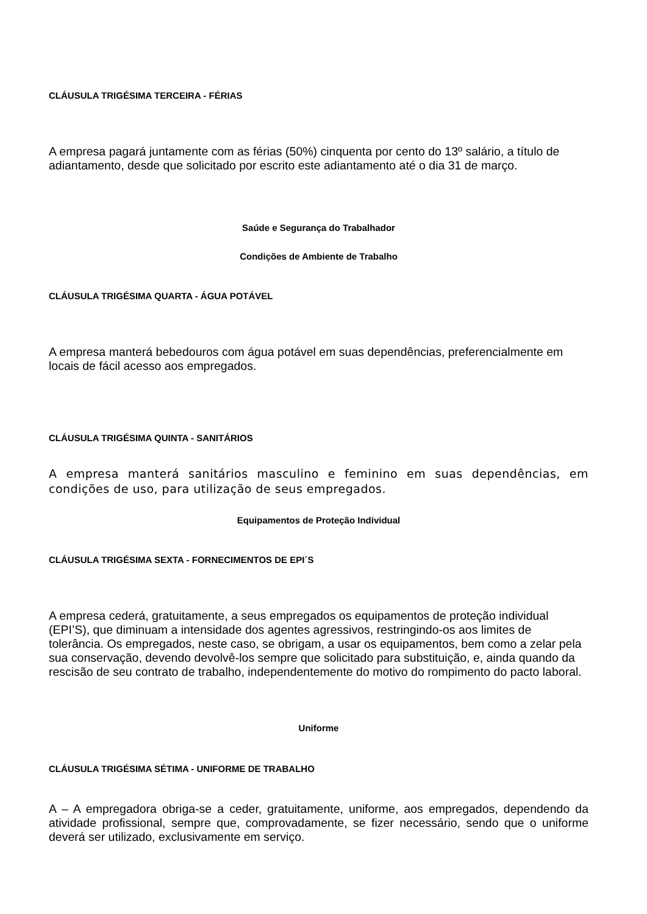CLÁUSULA TRIGÉSIMA TERCEIRA - FÉRIAS
A empresa pagará juntamente com as férias (50%) cinquenta por cento do 13º salário, a título de adiantamento, desde que solicitado por escrito este adiantamento até o dia 31 de março.
Saúde e Segurança do Trabalhador
Condições de Ambiente de Trabalho
CLÁUSULA TRIGÉSIMA QUARTA - ÁGUA POTÁVEL
A empresa manterá bebedouros com água potável em suas dependências, preferencialmente em locais de fácil acesso aos empregados.
CLÁUSULA TRIGÉSIMA QUINTA - SANITÁRIOS
A empresa manterá sanitários masculino e feminino em suas dependências, em condições de uso, para utilização de seus empregados.
Equipamentos de Proteção Individual
CLÁUSULA TRIGÉSIMA SEXTA - FORNECIMENTOS DE EPI´S
A empresa cederá, gratuitamente, a seus empregados os equipamentos de proteção individual (EPI’S), que diminuam a intensidade dos agentes agressivos, restringindo-os aos limites de tolerância. Os empregados, neste caso, se obrigam, a usar os equipamentos, bem como a zelar pela sua conservação, devendo devolvê-los sempre que solicitado para substituição, e, ainda quando da rescisão de seu contrato de trabalho, independentemente do motivo do rompimento do pacto laboral.
Uniforme
CLÁUSULA TRIGÉSIMA SÉTIMA - UNIFORME DE TRABALHO
A – A empregadora obriga-se a ceder, gratuitamente, uniforme, aos empregados, dependendo da atividade profissional, sempre que, comprovadamente, se fizer necessário, sendo que o uniforme deverá ser utilizado, exclusivamente em serviço.